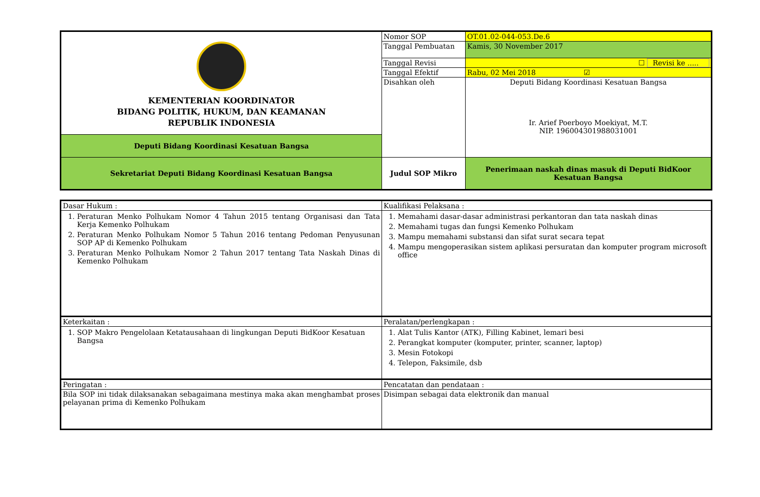| KEMENTERIAN KOORDINATOR BIDANG POLITIK, HUKUM, DAN KEAMANAN REPUBLIK INDONESIA | Nomor SOP | OT.01.02-044-053.De.6 |
| | Tanggal Pembuatan | Kamis, 30 November 2017 |
| | Tanggal Revisi | ☐ Revisi ke ..... |
| | Tanggal Efektif | Rabu, 02 Mei 2018 ☑ |
| | Disahkan oleh | Deputi Bidang Koordinasi Kesatuan Bangsa Ir. Arief Poerboyo Moekiyat, M.T. NIP. 196004301988031001 |
| Deputi Bidang Koordinasi Kesatuan Bangsa | | |
| Sekretariat Deputi Bidang Koordinasi Kesatuan Bangsa | Judul SOP Mikro | Penerimaan naskah dinas masuk di Deputi BidKoor Kesatuan Bangsa |
| Dasar Hukum : | Kualifikasi Pelaksana : |
| 1. Peraturan Menko Polhukam Nomor 4 Tahun 2015 tentang Organisasi dan Tata Kerja Kemenko Polhukam 2. Peraturan Menko Polhukam Nomor 5 Tahun 2016 tentang Pedoman Penyusunan SOP AP di Kemenko Polhukam 3. Peraturan Menko Polhukam Nomor 2 Tahun 2017 tentang Tata Naskah Dinas di Kemenko Polhukam | 1. Memahami dasar-dasar administrasi perkantoran dan tata naskah dinas 2. Memahami tugas dan fungsi Kemenko Polhukam 3. Mampu memahami substansi dan sifat surat secara tepat 4. Mampu mengoperasikan sistem aplikasi persuratan dan komputer program microsoft office |
| Keterkaitan : | Peralatan/perlengkapan : |
| 1. SOP Makro Pengelolaan Ketatausahaan di lingkungan Deputi BidKoor Kesatuan Bangsa | 1. Alat Tulis Kantor (ATK), Filling Kabinet, lemari besi 2. Perangkat komputer (komputer, printer, scanner, laptop) 3. Mesin Fotokopi 4. Telepon, Faksimile, dsb |
| Peringatan : | Pencatatan dan pendataan : |
| Bila SOP ini tidak dilaksanakan sebagaimana mestinya maka akan menghambat proses pelayanan prima di Kemenko Polhukam | Disimpan sebagai data elektronik dan manual |